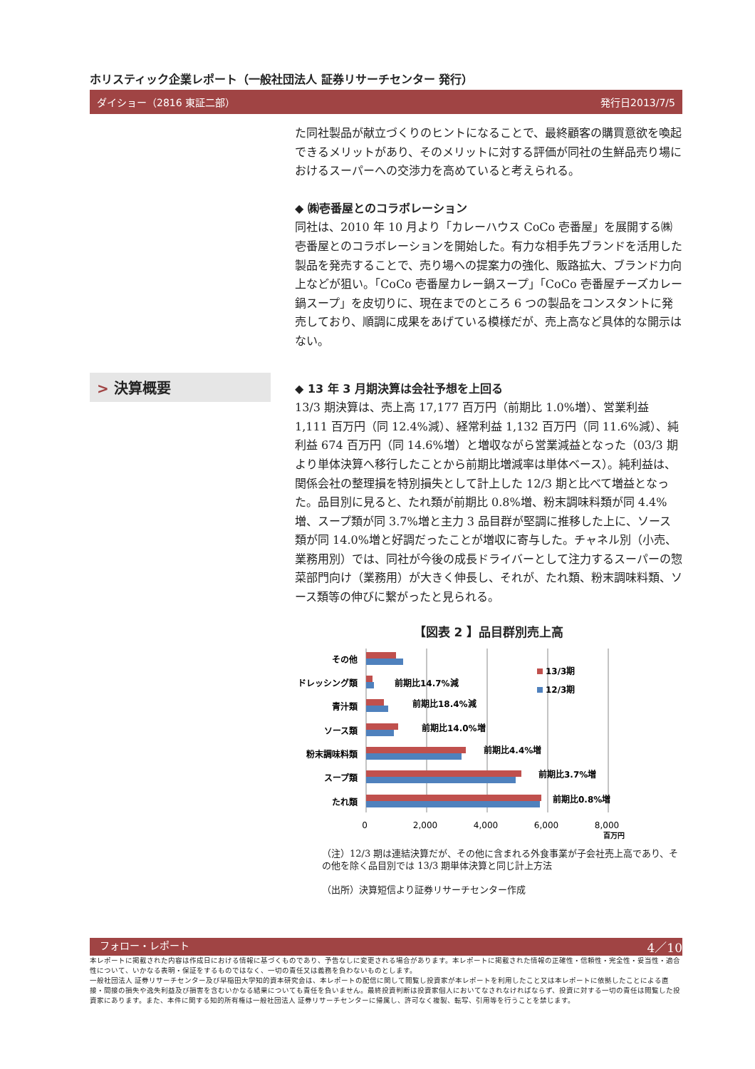ホリスティック企業レポート（一般社団法人 証券リサーチセンター 発行）
ダイショー（2816 東証二部） 発行日2013/7/5
た同社製品が献立づくりのヒントになることで、最終顧客の購買意欲を喚起できるメリットがあり、そのメリットに対する評価が同社の生鮮品売り場におけるスーパーへの交渉力を高めていると考えられる。
◆ ㈱壱番屋とのコラボレーション
同社は、2010 年 10 月より「カレーハウス CoCo 壱番屋」を展開する㈱壱番屋とのコラボレーションを開始した。有力な相手先ブランドを活用した製品を発売することで、売り場への提案力の強化、販路拡大、ブランド力向上などが狙い。「CoCo 壱番屋カレー鍋スープ」「CoCo 壱番屋チーズカレー鍋スープ」を皮切りに、現在までのところ 6 つの製品をコンスタントに発売しており、順調に成果をあげている模様だが、売上高など具体的な開示はない。
> 決算概要
◆ 13 年 3 月期決算は会社予想を上回る
13/3 期決算は、売上高 17,177 百万円（前期比 1.0%増）、営業利益 1,111 百万円（同 12.4%減）、経常利益 1,132 百万円（同 11.6%減）、純利益 674 百万円（同 14.6%増）と増収ながら営業減益となった（03/3 期より単体決算へ移行したことから前期比増減率は単体ベース）。純利益は、関係会社の整理損を特別損失として計上した 12/3 期と比べて増益となった。品目別に見ると、たれ類が前期比 0.8%増、粉末調味料類が同 4.4%増、スープ類が同 3.7%増と主力 3 品目群が堅調に推移した上に、ソース類が同 14.0%増と好調だったことが増収に寄与した。チャネル別（小売、業務用別）では、同社が今後の成長ドライバーとして注力するスーパーの惣菜部門向け（業務用）が大きく伸長し、それが、たれ類、粉末調味料類、ソース類等の伸びに繋がったと見られる。
【図表 2 】品目群別売上高
その他
ドレッシング類
青汁類
ソース類
粉末調味料類
スープ類
たれ類
前期比14.7%減
前期比18.4%減
前期比14.0%増
前期比4.4%増
前期比3.7%増
前期比0.8%増
13/3期
12/3期
0
2,000
4,000
6,000
8,000
百万円
（注）12/3 期は連結決算だが、その他に含まれる外食事業が子会社売上高であり、その他を除く品目別では 13/3 期単体決算と同じ計上方法
（出所）決算短信より証券リサーチセンター作成
フォロー・レポート 4／10
本レポートに掲載された内容は作成日における情報に基づくものであり、予告なしに変更される場合があります。本レポートに掲載された情報の正確性・信頼性・完全性・妥当性・適合性について、いかなる表明・保証をするものではなく、一切の責任又は義務を負わないものとします。
一般社団法人 証券リサーチセンター及び早稲田大学知的資本研究会は、本レポートの配信に関して閲覧し投資家が本レポートを利用したこと又は本レポートに依拠したことによる直接・間接の損失や逸失利益及び損害を含むいかなる結果についても責任を負いません。最終投資判断は投資家個人においてなされなければならず、投資に対する一切の責任は閲覧した投資家にあります。また、本件に関する知的所有権は一般社団法人 証券リサーチセンターに帰属し、許可なく複製、転写、引用等を行うことを禁じます。